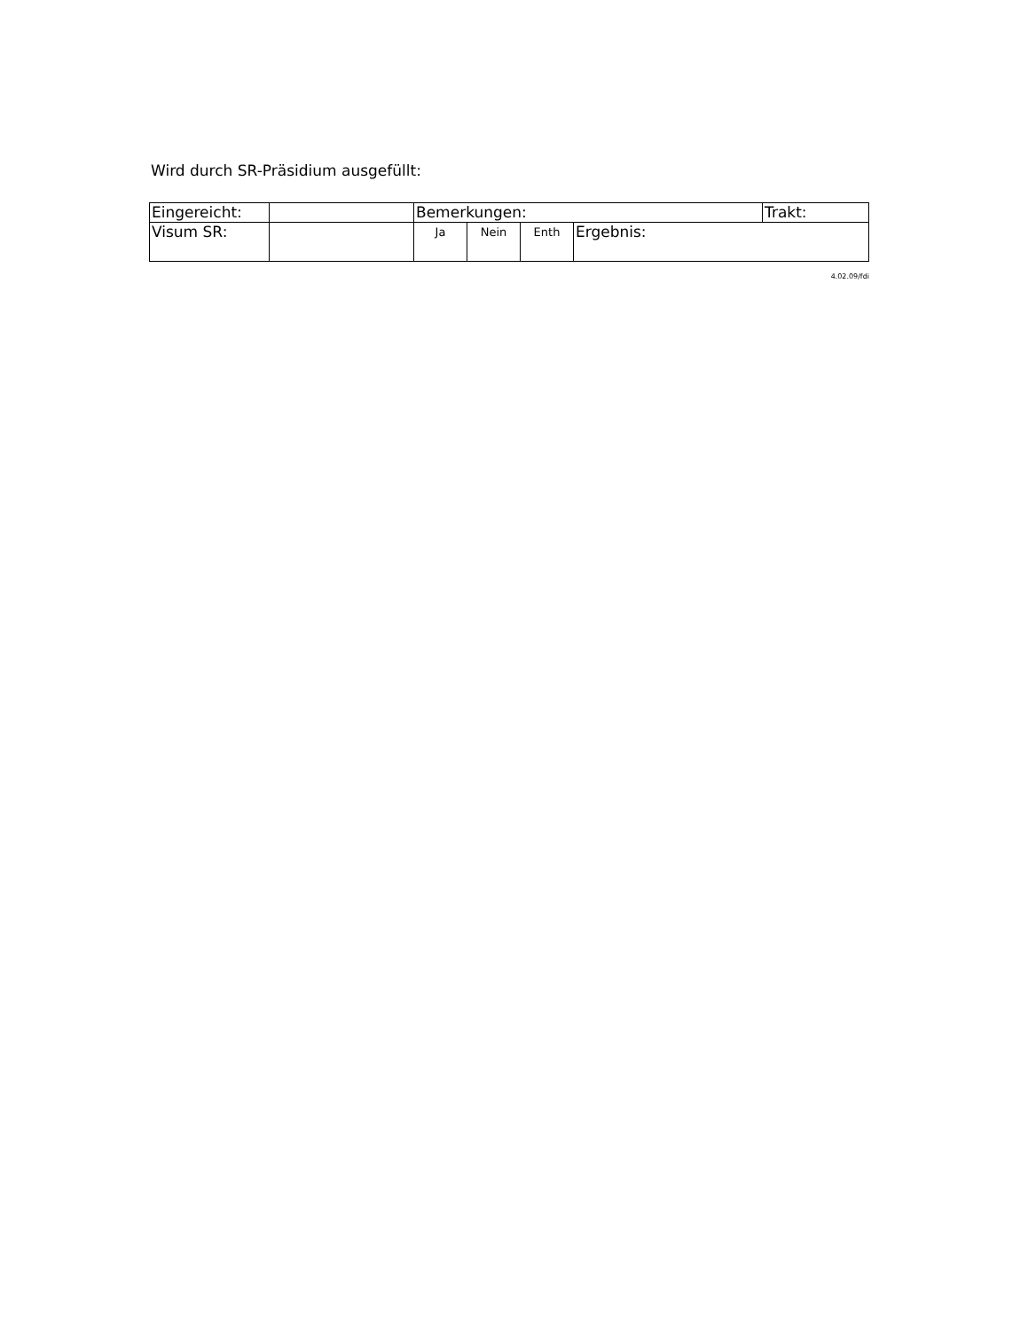Wird durch SR-Präsidium ausgefüllt:
| Eingereicht: | | Bemerkungen: | | | | Trakt: |
| Visum SR: | | Ja | Nein | Enth | Ergebnis: | |
4.02.09/fdi